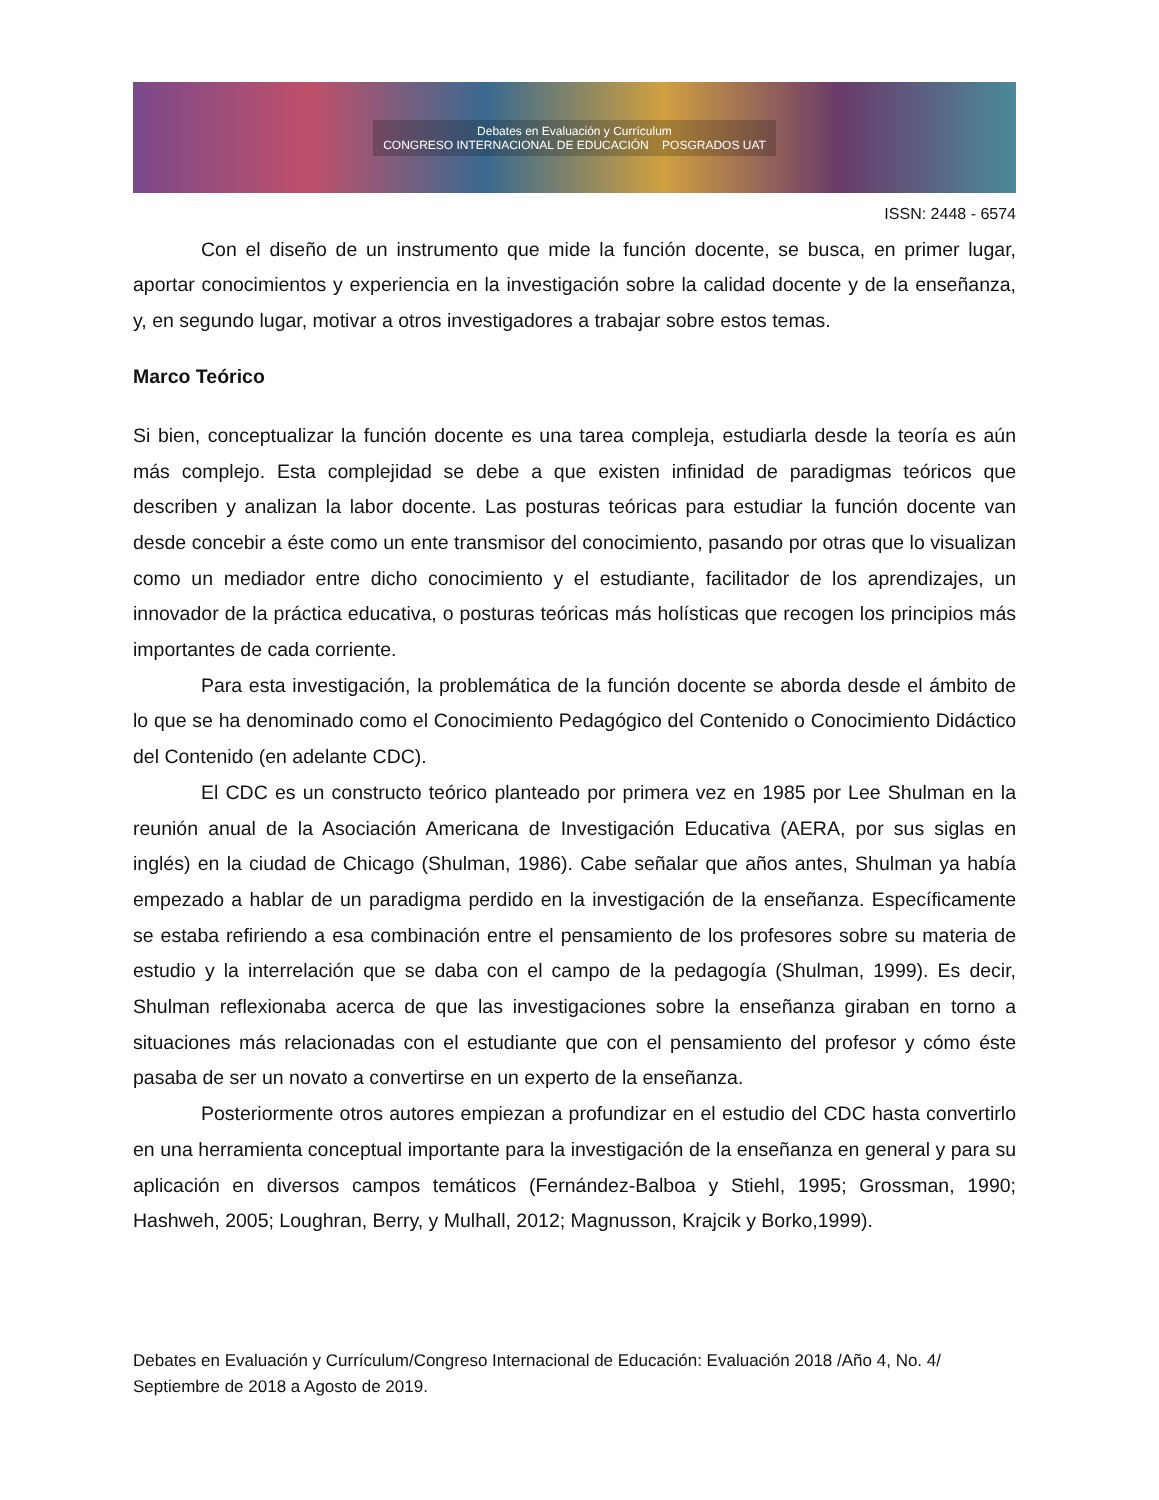Debates en Evaluación y Currículum
CONGRESO INTERNACIONAL DE EDUCACIÓN POSGRADOS UAT
ISSN: 2448 - 6574
Con el diseño de un instrumento que mide la función docente, se busca, en primer lugar, aportar conocimientos y experiencia en la investigación sobre la calidad docente y de la enseñanza, y, en segundo lugar, motivar a otros investigadores a trabajar sobre estos temas.
Marco Teórico
Si bien, conceptualizar la función docente es una tarea compleja, estudiarla desde la teoría es aún más complejo. Esta complejidad se debe a que existen infinidad de paradigmas teóricos que describen y analizan la labor docente. Las posturas teóricas para estudiar la función docente van desde concebir a éste como un ente transmisor del conocimiento, pasando por otras que lo visualizan como un mediador entre dicho conocimiento y el estudiante, facilitador de los aprendizajes, un innovador de la práctica educativa, o posturas teóricas más holísticas que recogen los principios más importantes de cada corriente.
Para esta investigación, la problemática de la función docente se aborda desde el ámbito de lo que se ha denominado como el Conocimiento Pedagógico del Contenido o Conocimiento Didáctico del Contenido (en adelante CDC).
El CDC es un constructo teórico planteado por primera vez en 1985 por Lee Shulman en la reunión anual de la Asociación Americana de Investigación Educativa (AERA, por sus siglas en inglés) en la ciudad de Chicago (Shulman, 1986). Cabe señalar que años antes, Shulman ya había empezado a hablar de un paradigma perdido en la investigación de la enseñanza. Específicamente se estaba refiriendo a esa combinación entre el pensamiento de los profesores sobre su materia de estudio y la interrelación que se daba con el campo de la pedagogía (Shulman, 1999). Es decir, Shulman reflexionaba acerca de que las investigaciones sobre la enseñanza giraban en torno a situaciones más relacionadas con el estudiante que con el pensamiento del profesor y cómo éste pasaba de ser un novato a convertirse en un experto de la enseñanza.
Posteriormente otros autores empiezan a profundizar en el estudio del CDC hasta convertirlo en una herramienta conceptual importante para la investigación de la enseñanza en general y para su aplicación en diversos campos temáticos (Fernández-Balboa y Stiehl, 1995; Grossman, 1990; Hashweh, 2005; Loughran, Berry, y Mulhall, 2012; Magnusson, Krajcik y Borko,1999).
Debates en Evaluación y Currículum/Congreso Internacional de Educación: Evaluación 2018 /Año 4, No. 4/ Septiembre de 2018 a Agosto de 2019.